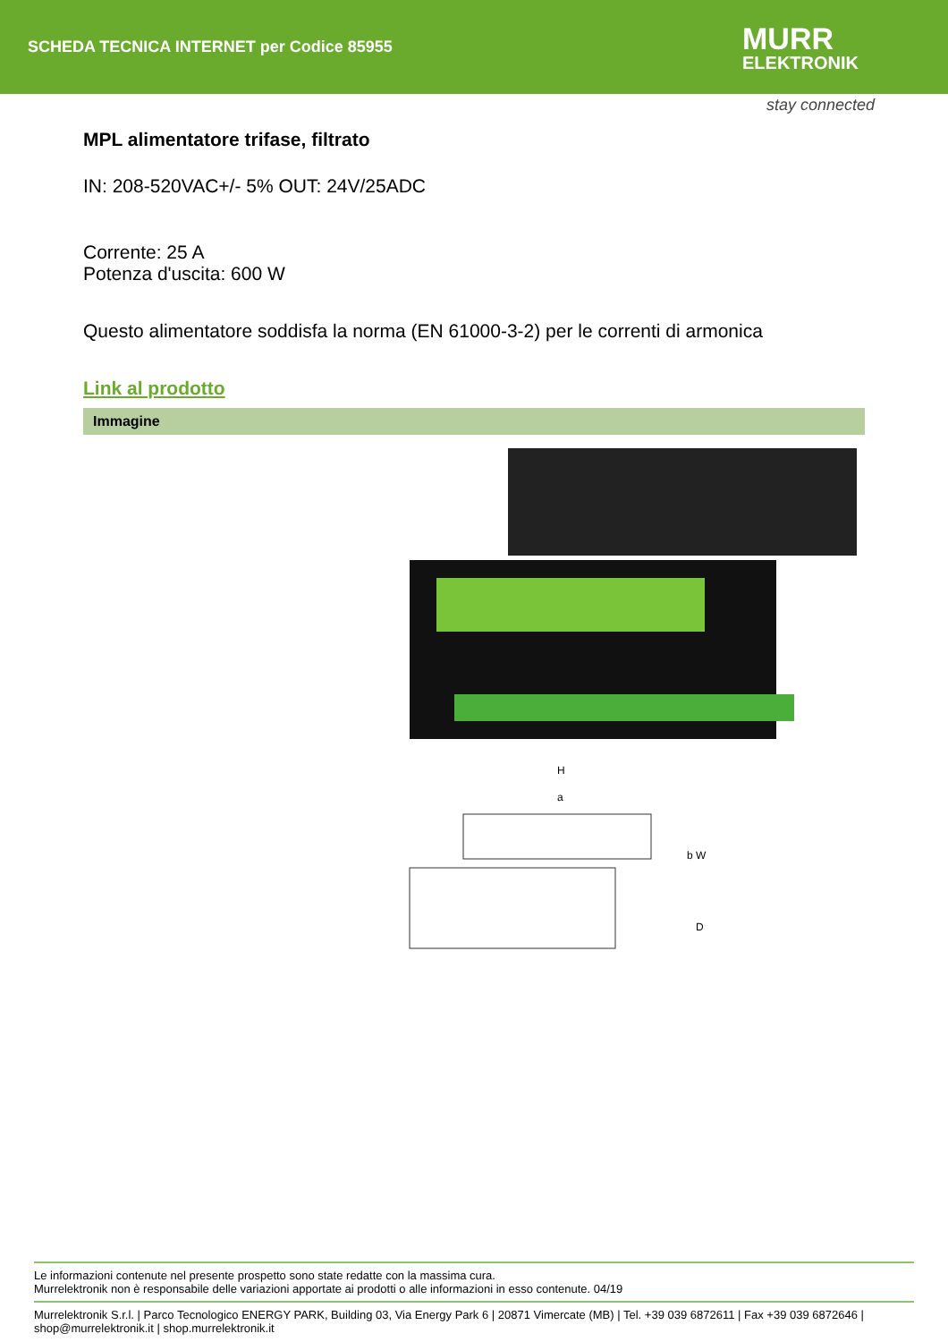SCHEDA TECNICA INTERNET per Codice 85955 MURR
ELEKTRONIK
stay connected
MPL alimentatore trifase, filtrato
IN: 208-520VAC+/- 5% OUT: 24V/25ADC
Corrente: 25 A
Potenza d'uscita: 600 W
Questo alimentatore soddisfa la norma (EN 61000-3-2) per le correnti di armonica
Link al prodotto
Immagine
H
a
b W
D
Le informazioni contenute nel presente prospetto sono state redatte con la massima cura.
Murrelektronik non è responsabile delle variazioni apportate ai prodotti o alle informazioni in esso contenute. 04/19
Murrelektronik S.r.l. | Parco Tecnologico ENERGY PARK, Building 03, Via Energy Park 6 | 20871 Vimercate (MB) | Tel. +39 039 6872611 | Fax +39 039 6872646 | shop@murrelektronik.it | shop.murrelektronik.it